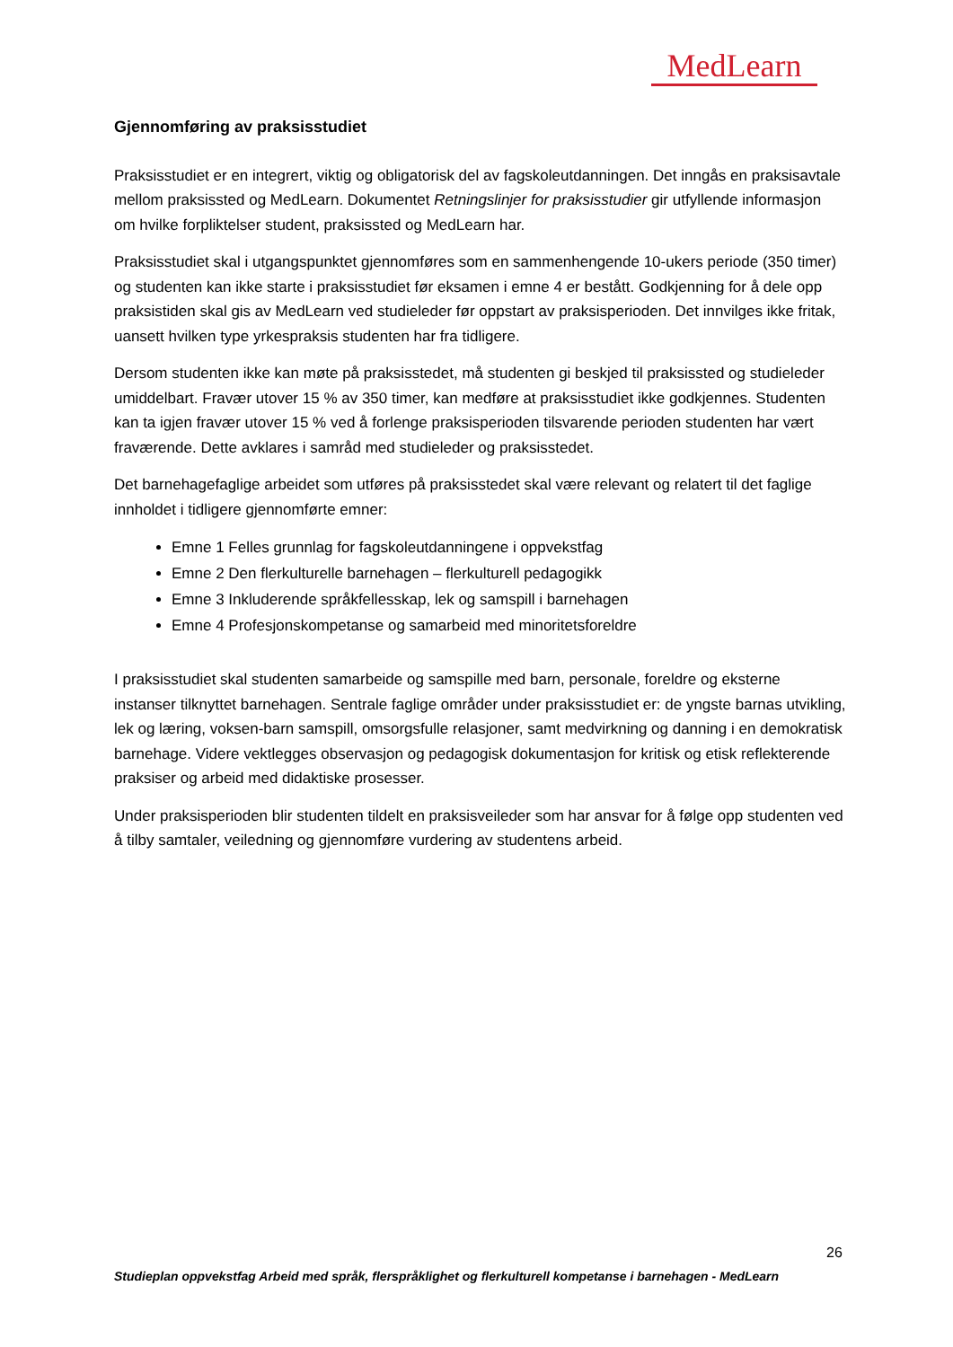MedLearn
Gjennomføring av praksisstudiet
Praksisstudiet er en integrert, viktig og obligatorisk del av fagskoleutdanningen. Det inngås en praksisavtale mellom praksissted og MedLearn. Dokumentet Retningslinjer for praksisstudier gir utfyllende informasjon om hvilke forpliktelser student, praksissted og MedLearn har.
Praksisstudiet skal i utgangspunktet gjennomføres som en sammenhengende 10-ukers periode (350 timer) og studenten kan ikke starte i praksisstudiet før eksamen i emne 4 er bestått. Godkjenning for å dele opp praksistiden skal gis av MedLearn ved studieleder før oppstart av praksisperioden. Det innvilges ikke fritak, uansett hvilken type yrkespraksis studenten har fra tidligere.
Dersom studenten ikke kan møte på praksisstedet, må studenten gi beskjed til praksissted og studieleder umiddelbart. Fravær utover 15 % av 350 timer, kan medføre at praksisstudiet ikke godkjennes. Studenten kan ta igjen fravær utover 15 % ved å forlenge praksisperioden tilsvarende perioden studenten har vært fraværende. Dette avklares i samråd med studieleder og praksisstedet.
Det barnehagefaglige arbeidet som utføres på praksisstedet skal være relevant og relatert til det faglige innholdet i tidligere gjennomførte emner:
Emne 1 Felles grunnlag for fagskoleutdanningene i oppvekstfag
Emne 2 Den flerkulturelle barnehagen – flerkulturell pedagogikk
Emne 3 Inkluderende språkfellesskap, lek og samspill i barnehagen
Emne 4 Profesjonskompetanse og samarbeid med minoritetsforeldre
I praksisstudiet skal studenten samarbeide og samspille med barn, personale, foreldre og eksterne instanser tilknyttet barnehagen. Sentrale faglige områder under praksisstudiet er: de yngste barnas utvikling, lek og læring, voksen-barn samspill, omsorgsfulle relasjoner, samt medvirkning og danning i en demokratisk barnehage. Videre vektlegges observasjon og pedagogisk dokumentasjon for kritisk og etisk reflekterende praksiser og arbeid med didaktiske prosesser.
Under praksisperioden blir studenten tildelt en praksisveileder som har ansvar for å følge opp studenten ved å tilby samtaler, veiledning og gjennomføre vurdering av studentens arbeid.
26
Studieplan oppvekstfag Arbeid med språk, flerspråklighet og flerkulturell kompetanse i barnehagen - MedLearn